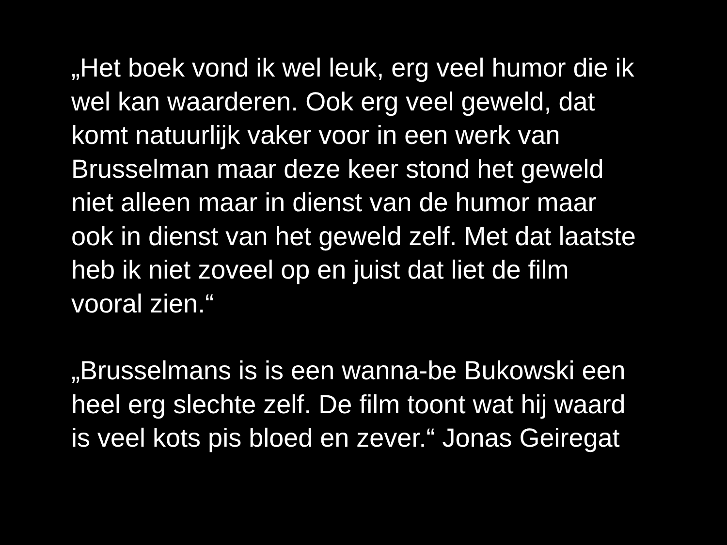„Het boek vond ik wel leuk, erg veel humor die ik
wel kan waarderen. Ook erg veel geweld, dat
komt natuurlijk vaker voor in een werk van
Brusselman maar deze keer stond het geweld
niet alleen maar in dienst van de humor maar
ook in dienst van het geweld zelf. Met dat laatste
heb ik niet zoveel op en juist dat liet de film
vooral zien.“
„Brusselmans is is een wanna-be Bukowski een
heel erg slechte zelf. De film toont wat hij waard
is veel kots pis bloed en zever.“ Jonas Geiregat